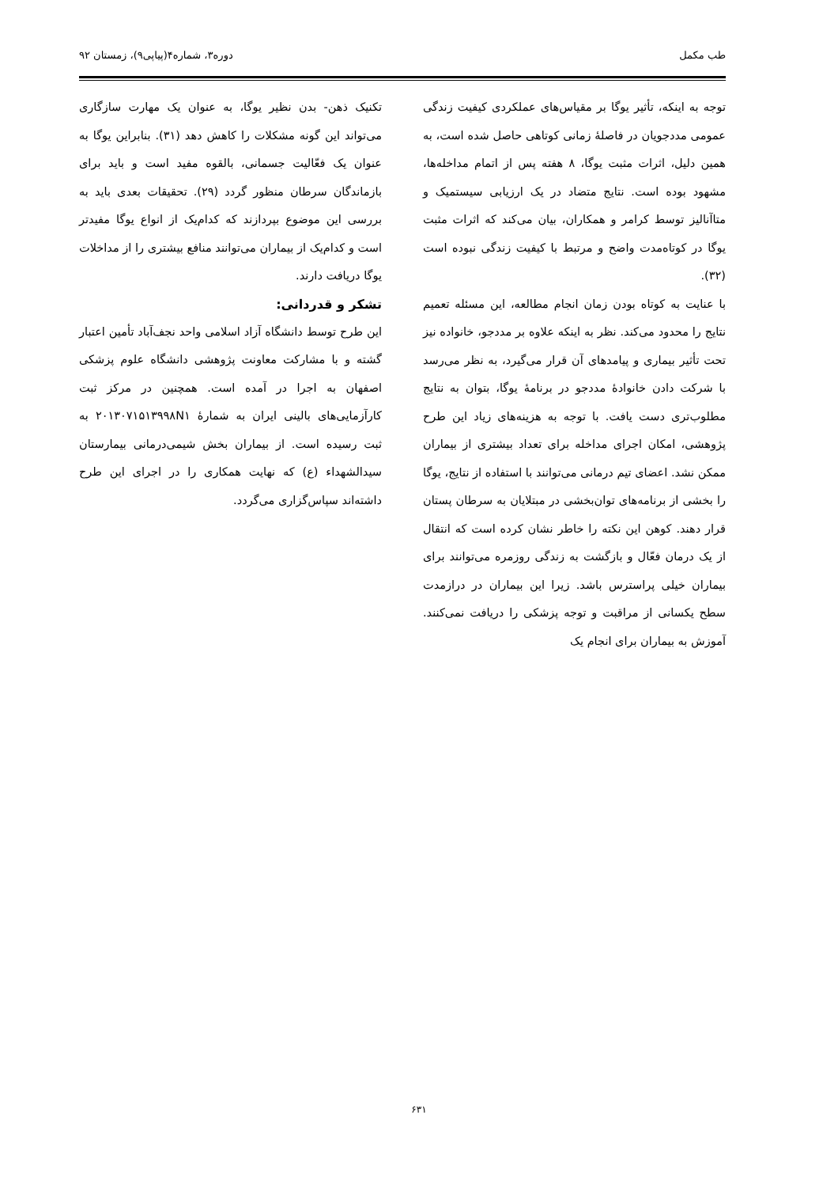طب مکمل دوره۳، شماره۴(پیاپی۹)، زمستان ۹۲
توجه به اینکه، تأثیر یوگا بر مقیاس‌های عملکردی کیفیت زندگی عمومی مددجویان در فاصلهٔ زمانی کوتاهی حاصل شده است، به همین دلیل، اثرات مثبت یوگا، ۸ هفته پس از اتمام مداخله‌ها، مشهود بوده است. نتایج متضاد در یک ارزیابی سیستمیک و متاآنالیز توسط کرامر و همکاران، بیان می‌کند که اثرات مثبت یوگا در کوتاه‌مدت واضح و مرتبط با کیفیت زندگی نبوده است (۳۲).
با عنایت به کوتاه بودن زمان انجام مطالعه، این مسئله تعمیم نتایج را محدود می‌کند. نظر به اینکه علاوه بر مددجو، خانواده نیز تحت تأثیر بیماری و پیامدهای آن قرار می‌گیرد، به نظر می‌رسد با شرکت دادن خانوادهٔ مددجو در برنامهٔ یوگا، بتوان به نتایج مطلوب‌تری دست یافت. با توجه به هزینه‌های زیاد این طرح پژوهشی، امکان اجرای مداخله برای تعداد بیشتری از بیماران ممکن نشد. اعضای تیم درمانی می‌توانند با استفاده از نتایج، یوگا را بخشی از برنامه‌های توان‌بخشی در مبتلایان به سرطان پستان قرار دهند. کوهن این نکته را خاطر نشان کرده است که انتقال از یک درمان فعّال و بازگشت به زندگی روزمره می‌توانند برای بیماران خیلی پراسترس باشد. زیرا این بیماران در درازمدت سطح یکسانی از مراقبت و توجه پزشکی را دریافت نمی‌کنند. آموزش به بیماران برای انجام یک
تکنیک ذهن- بدن نظیر یوگا، به عنوان یک مهارت سازگاری می‌تواند این گونه مشکلات را کاهش دهد (۳۱). بنابراین یوگا به عنوان یک فعّالیت جسمانی، بالقوه مفید است و باید برای بازماندگان سرطان منظور گردد (۲۹). تحقیقات بعدی باید به بررسی این موضوع بپردازند که کدام‌یک از انواع یوگا مفیدتر است و کدام‌یک از بیماران می‌توانند منافع بیشتری را از مداخلات یوگا دریافت دارند.
تشکر و قدردانی:
این طرح توسط دانشگاه آزاد اسلامی واحد نجف‌آباد تأمین اعتبار گشته و با مشارکت معاونت پژوهشی دانشگاه علوم پزشکی اصفهان به اجرا در آمده است. همچنین در مرکز ثبت کارآزمایی‌های بالینی ایران به شمارهٔ ۲۰۱۳۰۷۱۵۱۳۹۹۸N۱ به ثبت رسیده است. از بیماران بخش شیمی‌درمانی بیمارستان سیدالشهداء (ع) که نهایت همکاری را در اجرای این طرح داشته‌اند سپاس‌گزاری می‌گردد.
۶۳۱